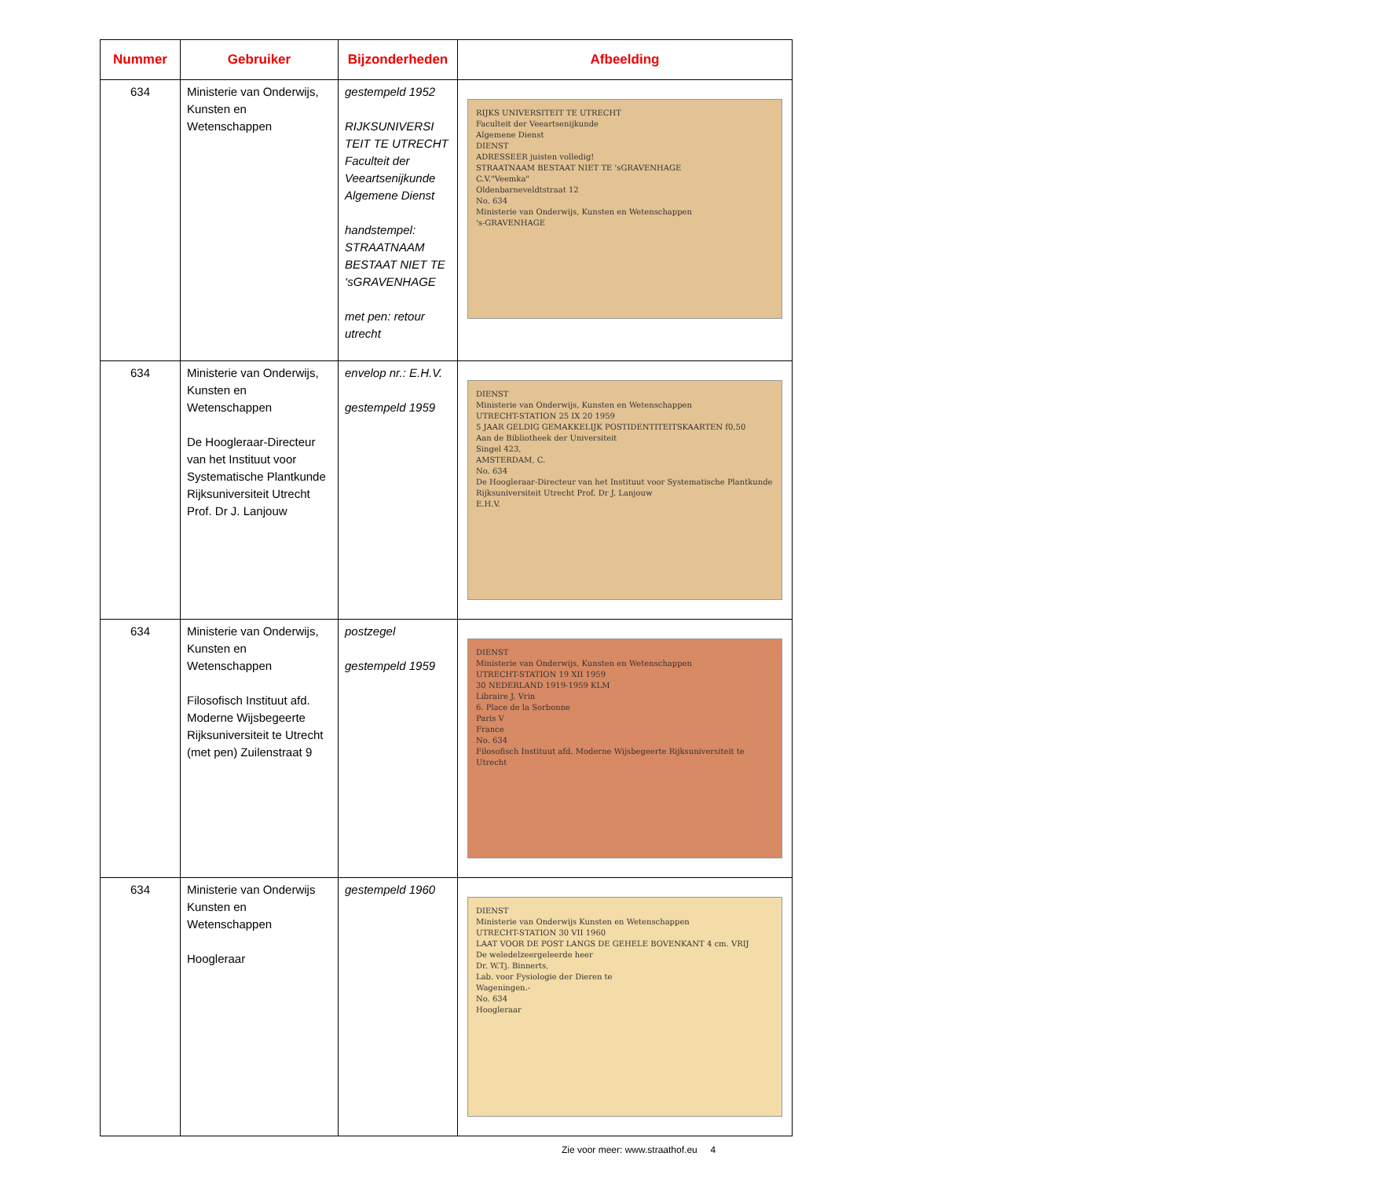| Nummer | Gebruiker | Bijzonderheden | Afbeelding |
| --- | --- | --- | --- |
| 634 | Ministerie van Onderwijs, Kunsten en Wetenschappen | gestempeld 1952 RIJKSUNIVERSI TEIT TE UTRECHT Faculteit der Veeartsenijkunde Algemene Dienst handstempel: STRAATNAAM BESTAAT NIET TE ‘sGRAVENHAGE met pen: retour utrecht | RIJKS UNIVERSITEIT TE UTRECHT Faculteit der Veeartsenijkunde Algemene Dienst DIENST ADRESSEER juisten volledig! STRAATNAAM BESTAAT NIET TE 'sGRAVENHAGE C.V."Veemka" Oldenbarneveldtstraat 12 No. 634 Ministerie van Onderwijs, Kunsten en Wetenschappen 's-GRAVENHAGE |
| 634 | Ministerie van Onderwijs, Kunsten en Wetenschappen De Hoogleraar-Directeur van het Instituut voor Systematische Plantkunde Rijksuniversiteit Utrecht Prof. Dr J. Lanjouw | envelop nr.: E.H.V. gestempeld 1959 | DIENST Ministerie van Onderwijs, Kunsten en Wetenschappen UTRECHT-STATION 25 IX 20 1959 5 JAAR GELDIG GEMAKKELIJK POSTIDENTITEITSKAARTEN f0,50 Aan de Bibliotheek der Universiteit Singel 423, AMSTERDAM, C. No. 634 De Hoogleraar-Directeur van het Instituut voor Systematische Plantkunde Rijksuniversiteit Utrecht Prof. Dr J. Lanjouw E.H.V. |
| 634 | Ministerie van Onderwijs, Kunsten en Wetenschappen Filosofisch Instituut afd. Moderne Wijsbegeerte Rijksuniversiteit te Utrecht (met pen) Zuilenstraat 9 | postzegel gestempeld 1959 | DIENST Ministerie van Onderwijs, Kunsten en Wetenschappen UTRECHT-STATION 19 XII 1959 30 NEDERLAND 1919-1959 KLM Libraire J. Vrin 6. Place de la Sorbonne Paris V France No. 634 Filosofisch Instituut afd. Moderne Wijsbegeerte Rijksuniversiteit te Utrecht |
| 634 | Ministerie van Onderwijs Kunsten en Wetenschappen Hoogleraar | gestempeld 1960 | DIENST Ministerie van Onderwijs Kunsten en Wetenschappen UTRECHT-STATION 30 VII 1960 LAAT VOOR DE POST LANGS DE GEHELE BOVENKANT 4 cm. VRIJ De weledelzeergeleerde heer Dr. W.Tj. Binnerts, Lab. voor Fysiologie der Dieren te Wageningen.- No. 634 Hoogleraar |
Zie voor meer: www.straathof.eu 4